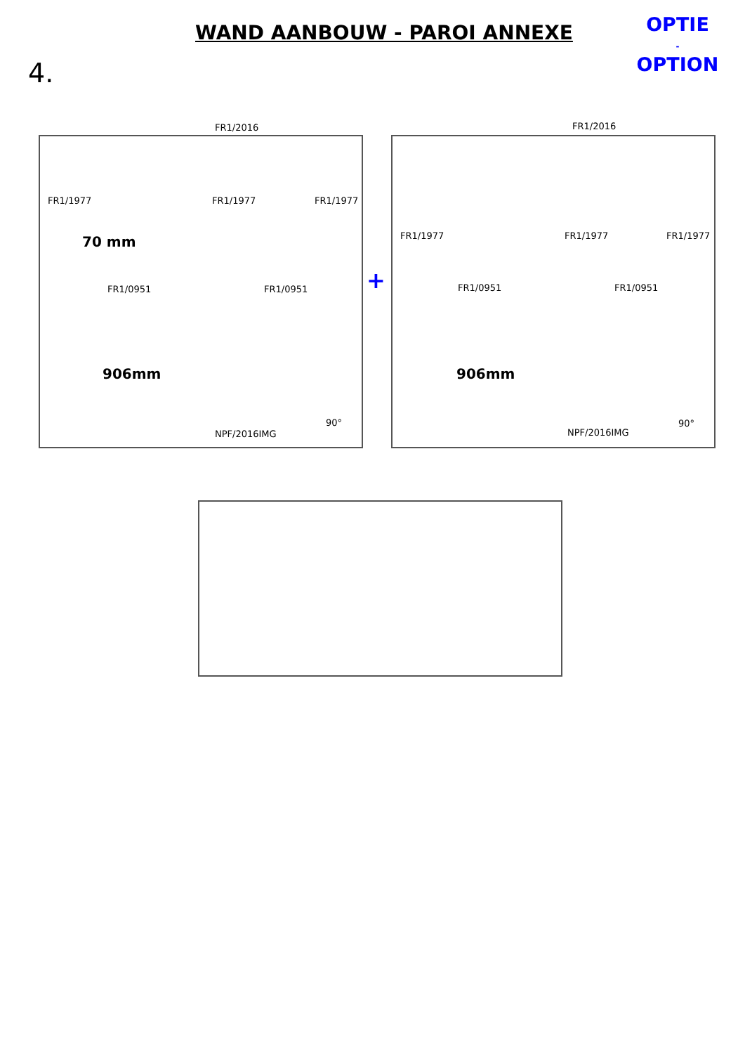WAND AANBOUW - PAROI ANNEXE
OPTIE
-
OPTION
4.
FR1/2016
FR1/1977 FR1/1977 FR1/1977
70 mm
FR1/0951 FR1/0951
906mm
90°
NPF/2016IMG
+
FR1/2016
FR1/1977 FR1/1977 FR1/1977
FR1/0951 FR1/0951
906mm
90°
NPF/2016IMG